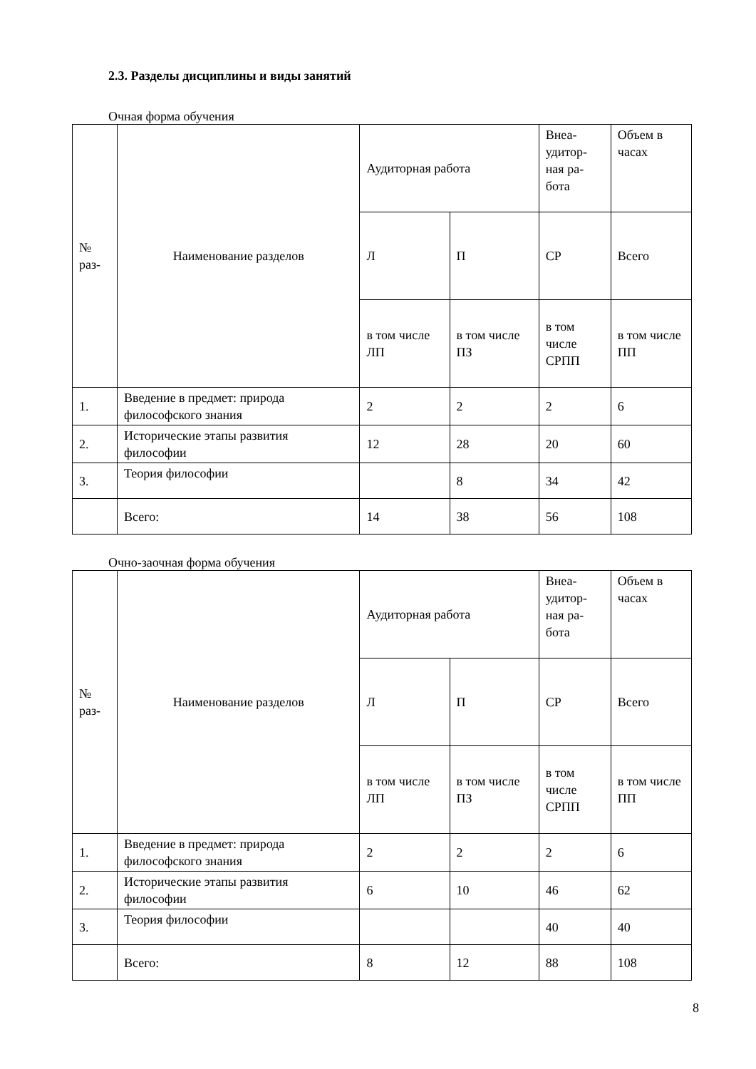2.3. Разделы дисциплины и виды занятий
Очная форма обучения
| № раз- | Наименование разделов | Аудиторная работа | | Внеа-удитор-ная ра-бота | Объем в часах |
| | | Л | П | СР | Всего |
| | | в том числе ЛП | в том числе ПЗ | в том числе СРПП | в том числе ПП |
| 1. | Введение в предмет: природа философского знания | 2 | 2 | 2 | 6 |
| 2. | Исторические этапы развития философии | 12 | 28 | 20 | 60 |
| 3. | Теория философии | | 8 | 34 | 42 |
| | Всего: | 14 | 38 | 56 | 108 |
Очно-заочная форма обучения
| № раз- | Наименование разделов | Аудиторная работа | | Внеа-удитор-ная ра-бота | Объем в часах |
| | | Л | П | СР | Всего |
| | | в том числе ЛП | в том числе ПЗ | в том числе СРПП | в том числе ПП |
| 1. | Введение в предмет: природа философского знания | 2 | 2 | 2 | 6 |
| 2. | Исторические этапы развития философии | 6 | 10 | 46 | 62 |
| 3. | Теория философии | | | 40 | 40 |
| | Всего: | 8 | 12 | 88 | 108 |
8